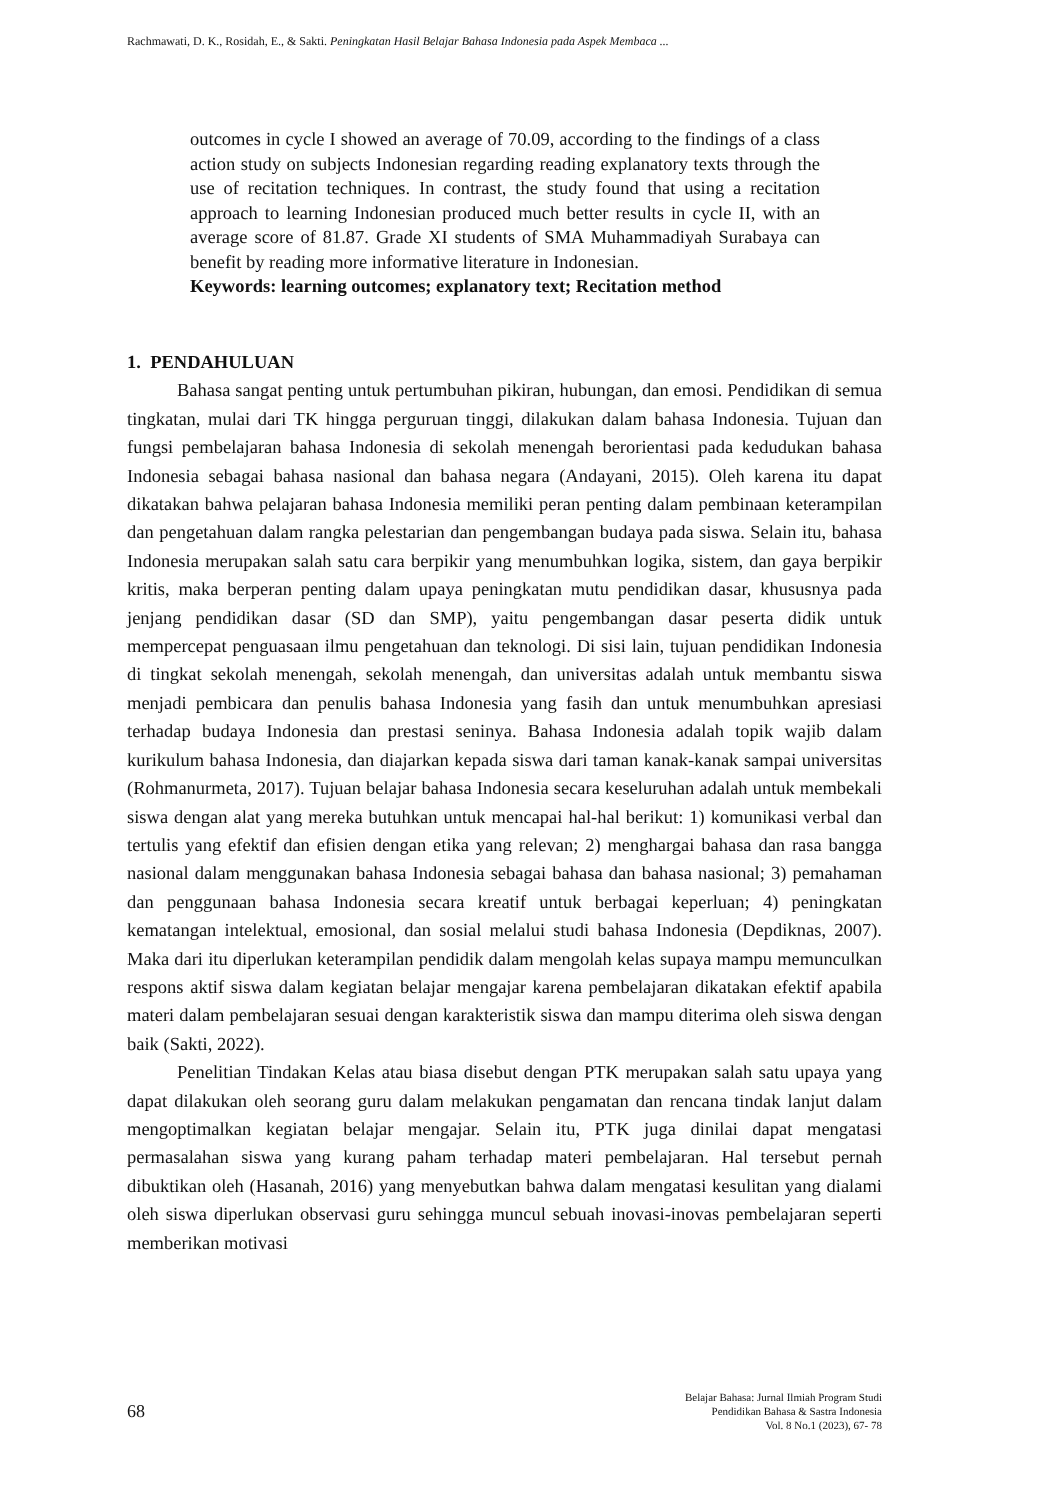Rachmawati, D. K., Rosidah, E., & Sakti. Peningkatan Hasil Belajar Bahasa Indonesia pada Aspek Membaca ...
outcomes in cycle I showed an average of 70.09, according to the findings of a class action study on subjects Indonesian regarding reading explanatory texts through the use of recitation techniques. In contrast, the study found that using a recitation approach to learning Indonesian produced much better results in cycle II, with an average score of 81.87. Grade XI students of SMA Muhammadiyah Surabaya can benefit by reading more informative literature in Indonesian.
Keywords: learning outcomes; explanatory text; Recitation method
1. PENDAHULUAN
Bahasa sangat penting untuk pertumbuhan pikiran, hubungan, dan emosi. Pendidikan di semua tingkatan, mulai dari TK hingga perguruan tinggi, dilakukan dalam bahasa Indonesia. Tujuan dan fungsi pembelajaran bahasa Indonesia di sekolah menengah berorientasi pada kedudukan bahasa Indonesia sebagai bahasa nasional dan bahasa negara (Andayani, 2015). Oleh karena itu dapat dikatakan bahwa pelajaran bahasa Indonesia memiliki peran penting dalam pembinaan keterampilan dan pengetahuan dalam rangka pelestarian dan pengembangan budaya pada siswa. Selain itu, bahasa Indonesia merupakan salah satu cara berpikir yang menumbuhkan logika, sistem, dan gaya berpikir kritis, maka berperan penting dalam upaya peningkatan mutu pendidikan dasar, khususnya pada jenjang pendidikan dasar (SD dan SMP), yaitu pengembangan dasar peserta didik untuk mempercepat penguasaan ilmu pengetahuan dan teknologi. Di sisi lain, tujuan pendidikan Indonesia di tingkat sekolah menengah, sekolah menengah, dan universitas adalah untuk membantu siswa menjadi pembicara dan penulis bahasa Indonesia yang fasih dan untuk menumbuhkan apresiasi terhadap budaya Indonesia dan prestasi seninya. Bahasa Indonesia adalah topik wajib dalam kurikulum bahasa Indonesia, dan diajarkan kepada siswa dari taman kanak-kanak sampai universitas (Rohmanurmeta, 2017). Tujuan belajar bahasa Indonesia secara keseluruhan adalah untuk membekali siswa dengan alat yang mereka butuhkan untuk mencapai hal-hal berikut: 1) komunikasi verbal dan tertulis yang efektif dan efisien dengan etika yang relevan; 2) menghargai bahasa dan rasa bangga nasional dalam menggunakan bahasa Indonesia sebagai bahasa dan bahasa nasional; 3) pemahaman dan penggunaan bahasa Indonesia secara kreatif untuk berbagai keperluan; 4) peningkatan kematangan intelektual, emosional, dan sosial melalui studi bahasa Indonesia (Depdiknas, 2007). Maka dari itu diperlukan keterampilan pendidik dalam mengolah kelas supaya mampu memunculkan respons aktif siswa dalam kegiatan belajar mengajar karena pembelajaran dikatakan efektif apabila materi dalam pembelajaran sesuai dengan karakteristik siswa dan mampu diterima oleh siswa dengan baik (Sakti, 2022).
Penelitian Tindakan Kelas atau biasa disebut dengan PTK merupakan salah satu upaya yang dapat dilakukan oleh seorang guru dalam melakukan pengamatan dan rencana tindak lanjut dalam mengoptimalkan kegiatan belajar mengajar. Selain itu, PTK juga dinilai dapat mengatasi permasalahan siswa yang kurang paham terhadap materi pembelajaran. Hal tersebut pernah dibuktikan oleh (Hasanah, 2016) yang menyebutkan bahwa dalam mengatasi kesulitan yang dialami oleh siswa diperlukan observasi guru sehingga muncul sebuah inovasi-inovas pembelajaran seperti memberikan motivasi
68 Belajar Bahasa: Jurnal Ilmiah Program Studi
Pendidikan Bahasa & Sastra Indonesia
Vol. 8 No.1 (2023), 67- 78